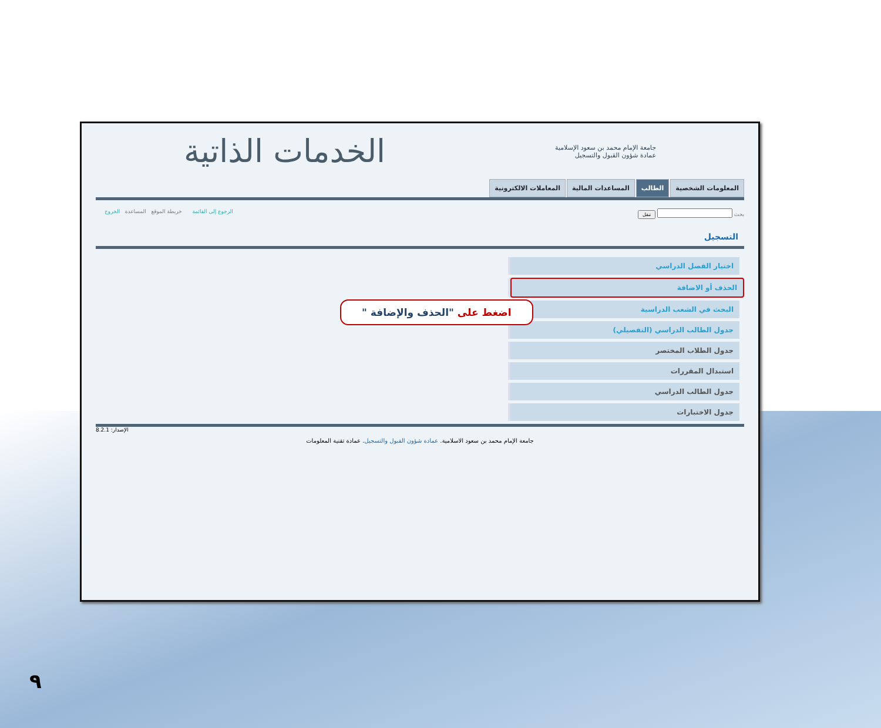جامعة الإمام محمد بن سعود الإسلامية
عمادة شؤون القبول والتسجيل
الخدمات الذاتية
المعلومات الشخصية الطالب المساعدات المالية المعاملات الالكترونية
بحث تنقل الرجوع إلى القائمة خريطة الموقع المساعدة الخروج
التسجيل
اختيار الفصل الدراسي
الحذف أو الاضافة
البحث في الشعب الدراسية
جدول الطالب الدراسي (التفصيلي)
جدول الطلاب المختصر
استبدال المقررات
جدول الطالب الدراسي
جدول الاختبارات
الإصدار: 8.2.1
جامعة الإمام محمد بن سعود الاسلامية. عمادة شؤون القبول والتسجيل. عمادة تقنية المعلومات
اضغط على "الحذف والإضافة "
٩